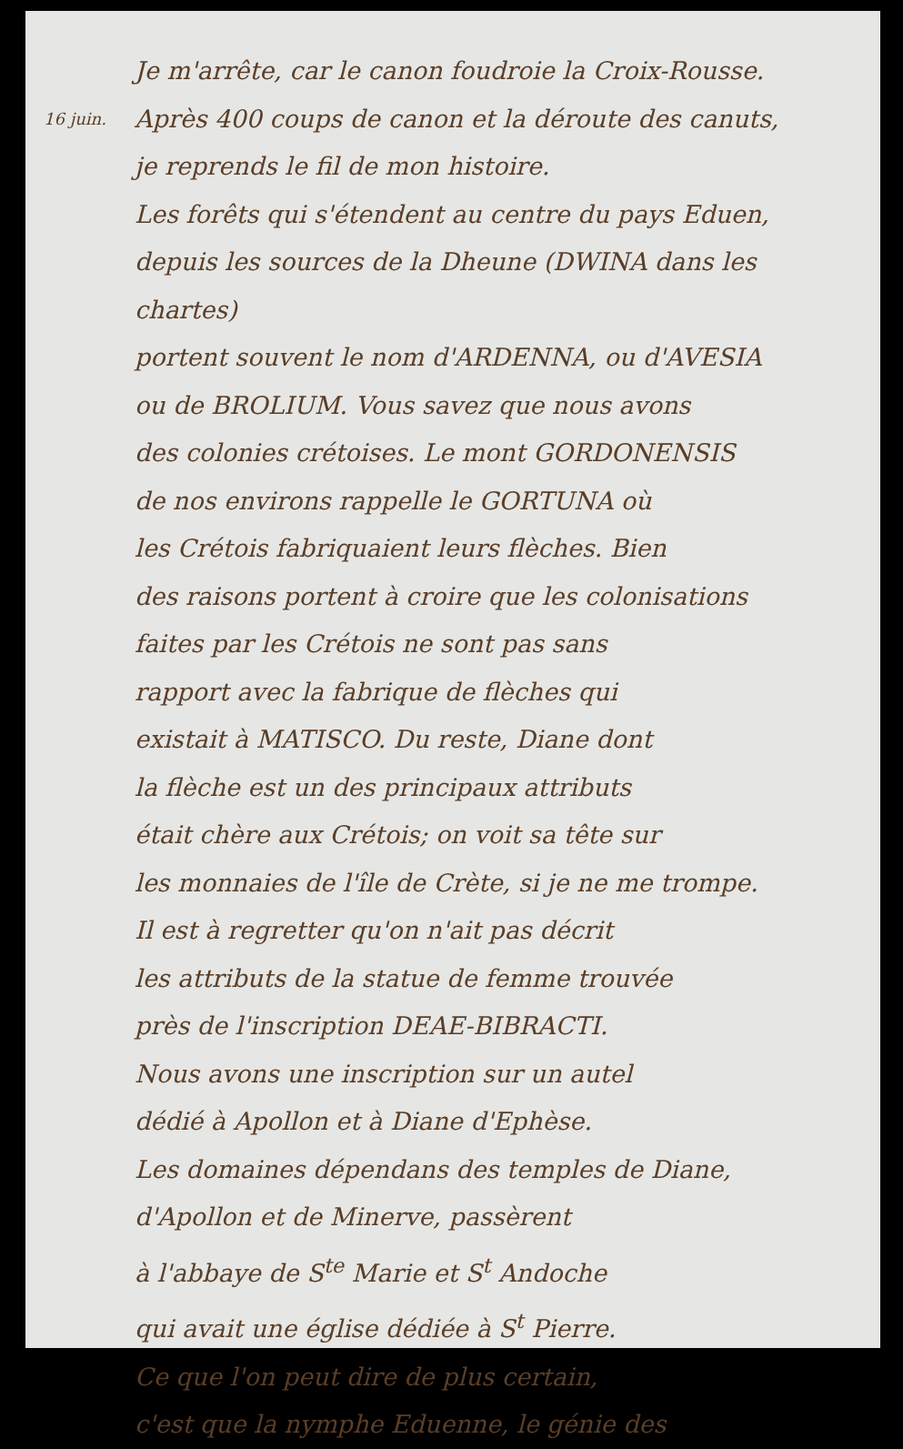Je m'arrête, car le canon foudroie la Croix-Rousse.
16 juin. Après 400 coups de canon et la déroute des canuts,
je reprends le fil de mon histoire.
Les forêts qui s'étendent au centre du pays Eduen,
depuis les sources de la Dheune (DWINA dans les chartes)
portent souvent le nom d'ARDENNA, ou d'AVESIA
ou de BROLIUM. Vous savez que nous avons
des colonies crétoises. Le mont GORDONENSIS
de nos environs rappelle le GORTUNA où
les Crétois fabriquaient leurs flèches. Bien
des raisons portent à croire que les colonisations
faites par les Crétois ne sont pas sans
rapport avec la fabrique de flèches qui
existait à MATISCO. Du reste, Diane dont
la flèche est un des principaux attributs
était chère aux Crétois; on voit sa tête sur
les monnaies de l'île de Crète, si je ne me trompe.
Il est à regretter qu'on n'ait pas décrit
les attributs de la statue de femme trouvée
près de l'inscription DEAE-BIBRACTI.
Nous avons une inscription sur un autel
dédié à Apollon et à Diane d'Ephèse.
Les domaines dépendans des temples de Diane,
d'Apollon et de Minerve, passèrent
à l'abbaye de S<sup>te</sup> Marie et S<sup>t</sup> Andoche
qui avait une église dédiée à S<sup>t</sup> Pierre.
Ce que l'on peut dire de plus certain,
c'est que la nymphe Eduenne, le génie des